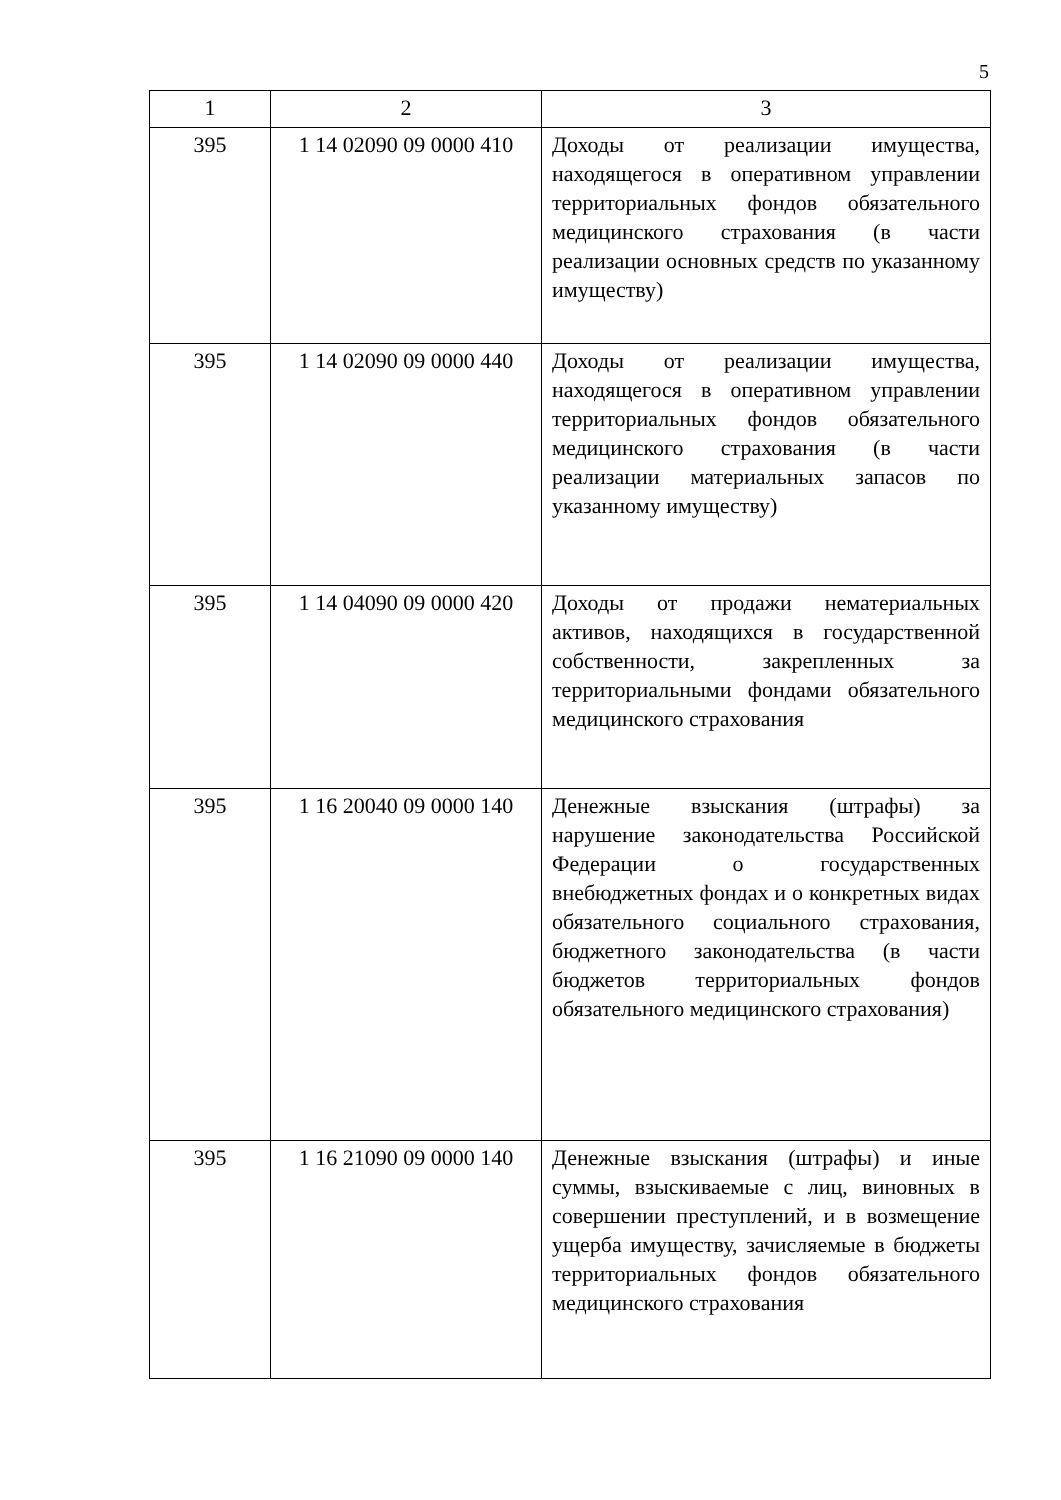5
| 1 | 2 | 3 |
| --- | --- | --- |
| 395 | 1 14 02090 09 0000 410 | Доходы от реализации имущества, находящегося в оперативном управлении территориальных фондов обязательного медицинского страхования (в части реализации основных средств по указанному имуществу) |
| 395 | 1 14 02090 09 0000 440 | Доходы от реализации имущества, находящегося в оперативном управлении территориальных фондов обязательного медицинского страхования (в части реализации материальных запасов по указанному имуществу) |
| 395 | 1 14 04090 09 0000 420 | Доходы от продажи нематериальных активов, находящихся в государственной собственности, закрепленных за территориальными фондами обязательного медицинского страхования |
| 395 | 1 16 20040 09 0000 140 | Денежные взыскания (штрафы) за нарушение законодательства Российской Федерации о государственных внебюджетных фондах и о конкретных видах обязательного социального страхования, бюджетного законодательства (в части бюджетов территориальных фондов обязательного медицинского страхования) |
| 395 | 1 16 21090 09 0000 140 | Денежные взыскания (штрафы) и иные суммы, взыскиваемые с лиц, виновных в совершении преступлений, и в возмещение ущерба имуществу, зачисляемые в бюджеты территориальных фондов обязательного медицинского страхования |